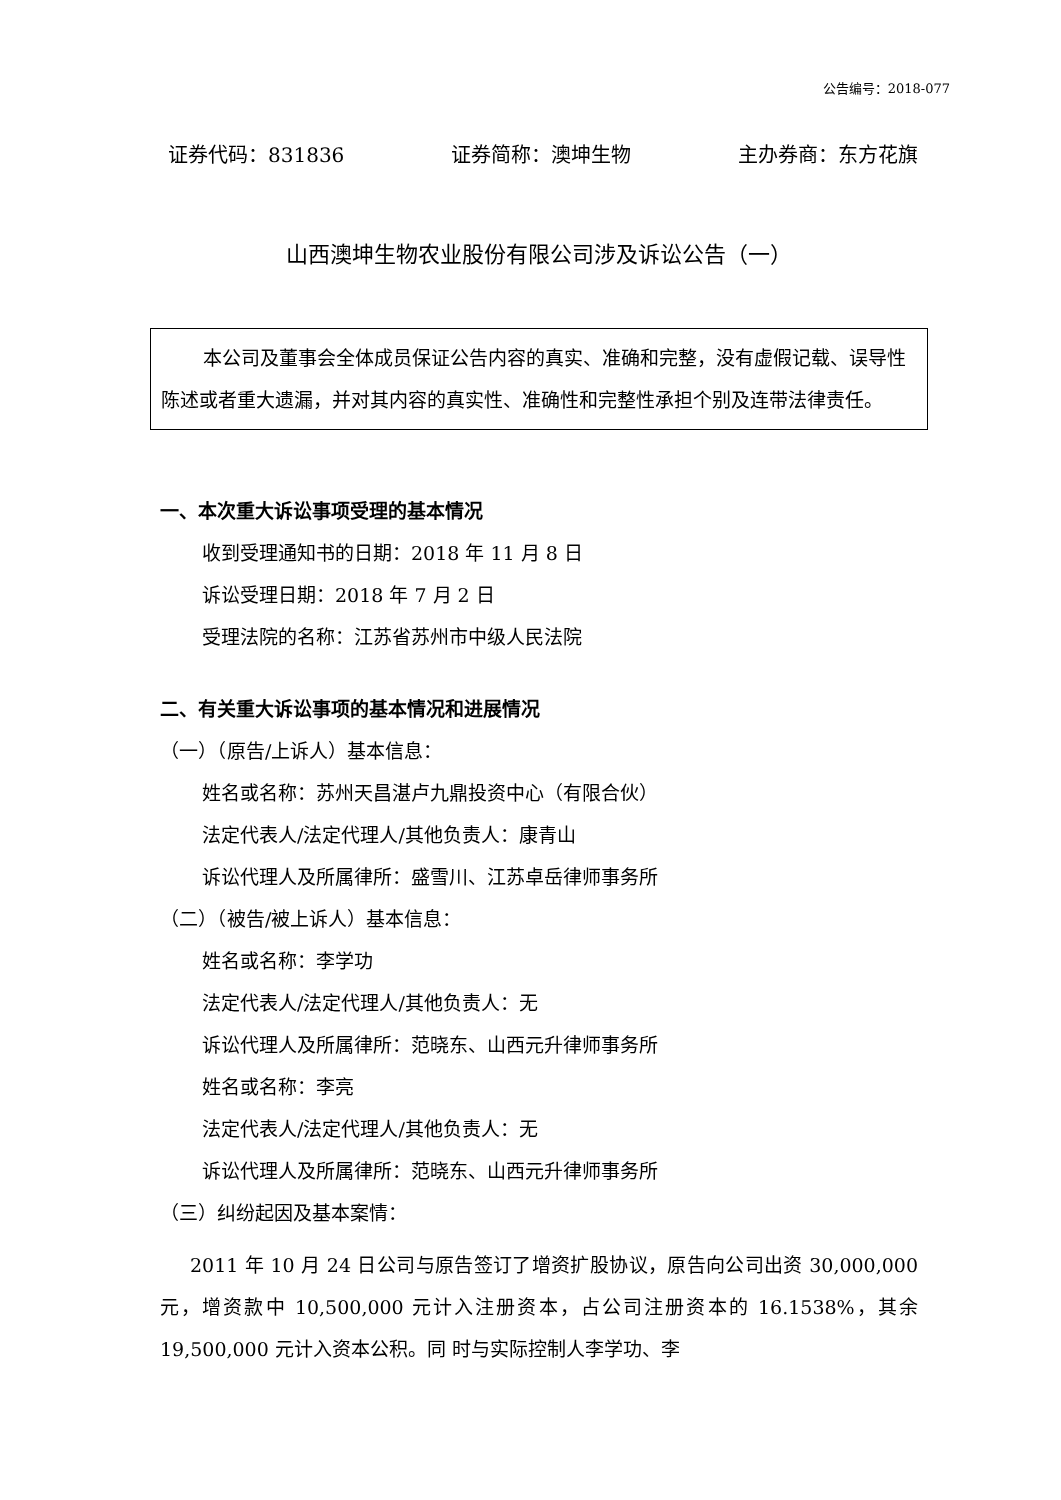公告编号：2018-077
证券代码：831836 证券简称：澳坤生物 主办券商：东方花旗
山西澳坤生物农业股份有限公司涉及诉讼公告（一）
本公司及董事会全体成员保证公告内容的真实、准确和完整，没有虚假记载、误导性陈述或者重大遗漏，并对其内容的真实性、准确性和完整性承担个别及连带法律责任。
一、本次重大诉讼事项受理的基本情况
收到受理通知书的日期：2018 年 11 月 8 日
诉讼受理日期：2018 年 7 月 2 日
受理法院的名称：江苏省苏州市中级人民法院
二、有关重大诉讼事项的基本情况和进展情况
（一）（原告/上诉人）基本信息：
姓名或名称：苏州天昌湛卢九鼎投资中心（有限合伙）
法定代表人/法定代理人/其他负责人：康青山
诉讼代理人及所属律所：盛雪川、江苏卓岳律师事务所
（二）（被告/被上诉人）基本信息：
姓名或名称：李学功
法定代表人/法定代理人/其他负责人：无
诉讼代理人及所属律所：范晓东、山西元升律师事务所
姓名或名称：李亮
法定代表人/法定代理人/其他负责人：无
诉讼代理人及所属律所：范晓东、山西元升律师事务所
（三）纠纷起因及基本案情：
2011 年 10 月 24 日公司与原告签订了增资扩股协议，原告向公司出资 30,000,000 元，增资款中 10,500,000 元计入注册资本，占公司注册资本的 16.1538%，其余 19,500,000 元计入资本公积。同 时与实际控制人李学功、李